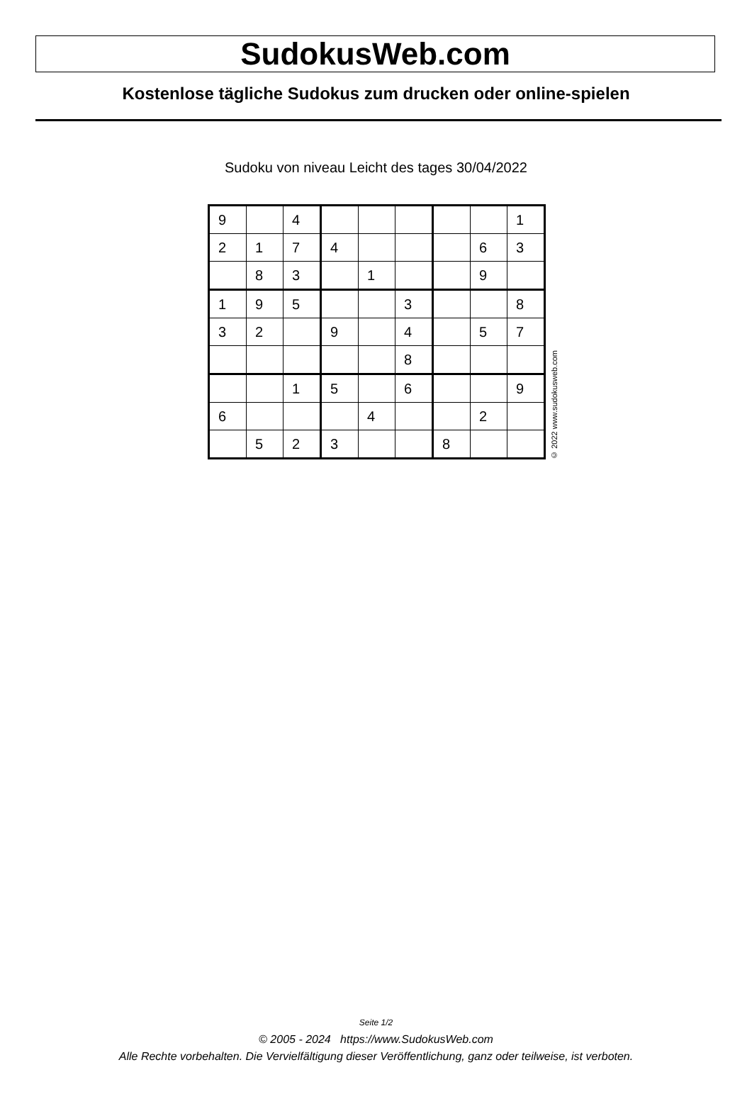SudokusWeb.com
Kostenlose tägliche Sudokus zum drucken oder online-spielen
Sudoku von niveau Leicht des tages 30/04/2022
| 9 | | 4 | | | | | | 1 |
| 2 | 1 | 7 | 4 | | | | 6 | 3 |
| | 8 | 3 | | 1 | | | 9 | |
| 1 | 9 | 5 | | | 3 | | | 8 |
| 3 | 2 | | 9 | | 4 | | 5 | 7 |
| | | | | | 8 | | | |
| | | 1 | 5 | | 6 | | | 9 |
| 6 | | | | 4 | | | 2 | |
| | 5 | 2 | 3 | | | 8 | | |
© 2022 www.sudokusweb.com
Seite 1/2
© 2005 - 2024 https://www.SudokusWeb.com
Alle Rechte vorbehalten. Die Vervielfältigung dieser Veröffentlichung, ganz oder teilweise, ist verboten.